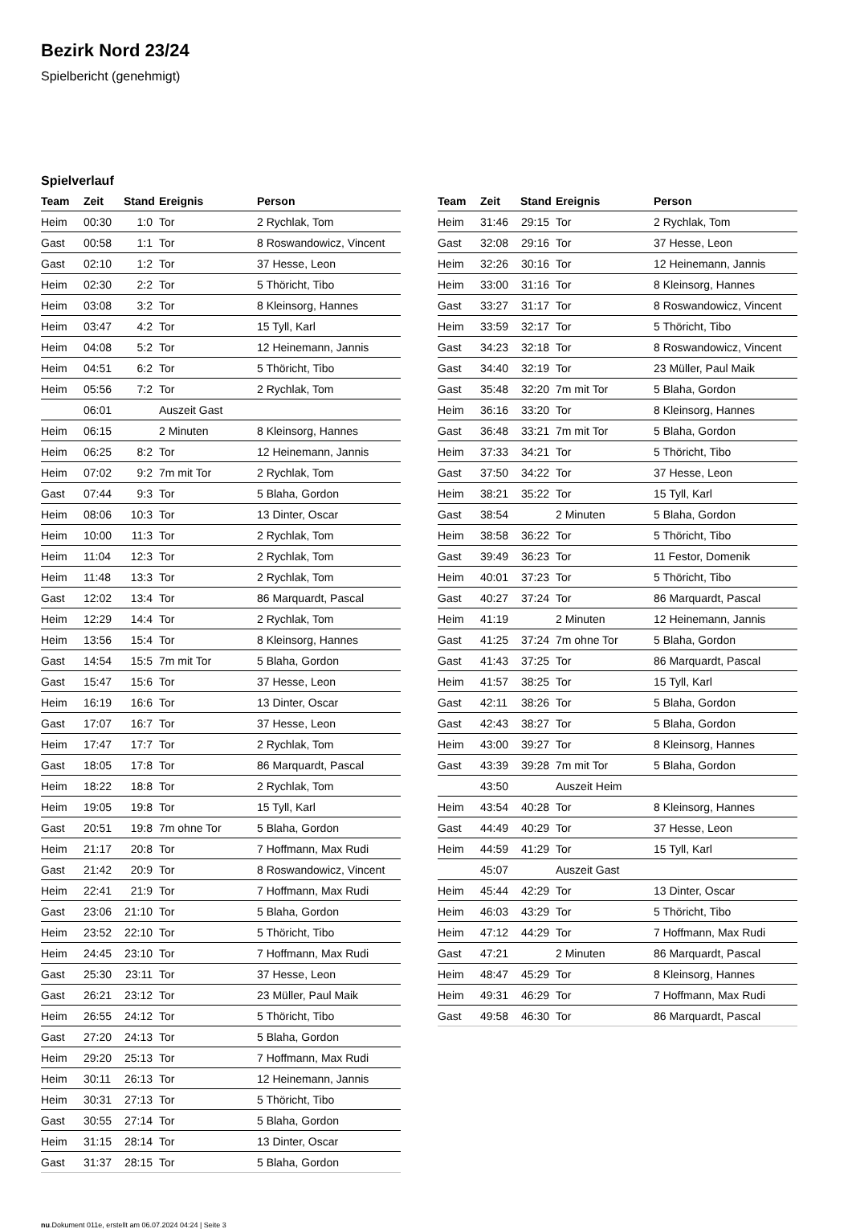Bezirk Nord 23/24
Spielbericht (genehmigt)
Spielverlauf
| Team | Zeit | Stand | Ereignis | Person |
| --- | --- | --- | --- | --- |
| Heim | 00:30 | 1:0 | Tor | 2 Rychlak, Tom |
| Gast | 00:58 | 1:1 | Tor | 8 Roswandowicz, Vincent |
| Gast | 02:10 | 1:2 | Tor | 37 Hesse, Leon |
| Heim | 02:30 | 2:2 | Tor | 5 Thöricht, Tibo |
| Heim | 03:08 | 3:2 | Tor | 8 Kleinsorg, Hannes |
| Heim | 03:47 | 4:2 | Tor | 15 Tyll, Karl |
| Heim | 04:08 | 5:2 | Tor | 12 Heinemann, Jannis |
| Heim | 04:51 | 6:2 | Tor | 5 Thöricht, Tibo |
| Heim | 05:56 | 7:2 | Tor | 2 Rychlak, Tom |
| | 06:01 | | Auszeit Gast | |
| Heim | 06:15 | | 2 Minuten | 8 Kleinsorg, Hannes |
| Heim | 06:25 | 8:2 | Tor | 12 Heinemann, Jannis |
| Heim | 07:02 | 9:2 | 7m mit Tor | 2 Rychlak, Tom |
| Gast | 07:44 | 9:3 | Tor | 5 Blaha, Gordon |
| Heim | 08:06 | 10:3 | Tor | 13 Dinter, Oscar |
| Heim | 10:00 | 11:3 | Tor | 2 Rychlak, Tom |
| Heim | 11:04 | 12:3 | Tor | 2 Rychlak, Tom |
| Heim | 11:48 | 13:3 | Tor | 2 Rychlak, Tom |
| Gast | 12:02 | 13:4 | Tor | 86 Marquardt, Pascal |
| Heim | 12:29 | 14:4 | Tor | 2 Rychlak, Tom |
| Heim | 13:56 | 15:4 | Tor | 8 Kleinsorg, Hannes |
| Gast | 14:54 | 15:5 | 7m mit Tor | 5 Blaha, Gordon |
| Gast | 15:47 | 15:6 | Tor | 37 Hesse, Leon |
| Heim | 16:19 | 16:6 | Tor | 13 Dinter, Oscar |
| Gast | 17:07 | 16:7 | Tor | 37 Hesse, Leon |
| Heim | 17:47 | 17:7 | Tor | 2 Rychlak, Tom |
| Gast | 18:05 | 17:8 | Tor | 86 Marquardt, Pascal |
| Heim | 18:22 | 18:8 | Tor | 2 Rychlak, Tom |
| Heim | 19:05 | 19:8 | Tor | 15 Tyll, Karl |
| Gast | 20:51 | 19:8 | 7m ohne Tor | 5 Blaha, Gordon |
| Heim | 21:17 | 20:8 | Tor | 7 Hoffmann, Max Rudi |
| Gast | 21:42 | 20:9 | Tor | 8 Roswandowicz, Vincent |
| Heim | 22:41 | 21:9 | Tor | 7 Hoffmann, Max Rudi |
| Gast | 23:06 | 21:10 | Tor | 5 Blaha, Gordon |
| Heim | 23:52 | 22:10 | Tor | 5 Thöricht, Tibo |
| Heim | 24:45 | 23:10 | Tor | 7 Hoffmann, Max Rudi |
| Gast | 25:30 | 23:11 | Tor | 37 Hesse, Leon |
| Gast | 26:21 | 23:12 | Tor | 23 Müller, Paul Maik |
| Heim | 26:55 | 24:12 | Tor | 5 Thöricht, Tibo |
| Gast | 27:20 | 24:13 | Tor | 5 Blaha, Gordon |
| Heim | 29:20 | 25:13 | Tor | 7 Hoffmann, Max Rudi |
| Heim | 30:11 | 26:13 | Tor | 12 Heinemann, Jannis |
| Heim | 30:31 | 27:13 | Tor | 5 Thöricht, Tibo |
| Gast | 30:55 | 27:14 | Tor | 5 Blaha, Gordon |
| Heim | 31:15 | 28:14 | Tor | 13 Dinter, Oscar |
| Gast | 31:37 | 28:15 | Tor | 5 Blaha, Gordon |
| Team | Zeit | Stand | Ereignis | Person |
| --- | --- | --- | --- | --- |
| Heim | 31:46 | 29:15 | Tor | 2 Rychlak, Tom |
| Gast | 32:08 | 29:16 | Tor | 37 Hesse, Leon |
| Heim | 32:26 | 30:16 | Tor | 12 Heinemann, Jannis |
| Heim | 33:00 | 31:16 | Tor | 8 Kleinsorg, Hannes |
| Gast | 33:27 | 31:17 | Tor | 8 Roswandowicz, Vincent |
| Heim | 33:59 | 32:17 | Tor | 5 Thöricht, Tibo |
| Gast | 34:23 | 32:18 | Tor | 8 Roswandowicz, Vincent |
| Gast | 34:40 | 32:19 | Tor | 23 Müller, Paul Maik |
| Gast | 35:48 | 32:20 | 7m mit Tor | 5 Blaha, Gordon |
| Heim | 36:16 | 33:20 | Tor | 8 Kleinsorg, Hannes |
| Gast | 36:48 | 33:21 | 7m mit Tor | 5 Blaha, Gordon |
| Heim | 37:33 | 34:21 | Tor | 5 Thöricht, Tibo |
| Gast | 37:50 | 34:22 | Tor | 37 Hesse, Leon |
| Heim | 38:21 | 35:22 | Tor | 15 Tyll, Karl |
| Gast | 38:54 | | 2 Minuten | 5 Blaha, Gordon |
| Heim | 38:58 | 36:22 | Tor | 5 Thöricht, Tibo |
| Gast | 39:49 | 36:23 | Tor | 11 Festor, Domenik |
| Heim | 40:01 | 37:23 | Tor | 5 Thöricht, Tibo |
| Gast | 40:27 | 37:24 | Tor | 86 Marquardt, Pascal |
| Heim | 41:19 | | 2 Minuten | 12 Heinemann, Jannis |
| Gast | 41:25 | 37:24 | 7m ohne Tor | 5 Blaha, Gordon |
| Gast | 41:43 | 37:25 | Tor | 86 Marquardt, Pascal |
| Heim | 41:57 | 38:25 | Tor | 15 Tyll, Karl |
| Gast | 42:11 | 38:26 | Tor | 5 Blaha, Gordon |
| Gast | 42:43 | 38:27 | Tor | 5 Blaha, Gordon |
| Heim | 43:00 | 39:27 | Tor | 8 Kleinsorg, Hannes |
| Gast | 43:39 | 39:28 | 7m mit Tor | 5 Blaha, Gordon |
| | 43:50 | | Auszeit Heim | |
| Heim | 43:54 | 40:28 | Tor | 8 Kleinsorg, Hannes |
| Gast | 44:49 | 40:29 | Tor | 37 Hesse, Leon |
| Heim | 44:59 | 41:29 | Tor | 15 Tyll, Karl |
| | 45:07 | | Auszeit Gast | |
| Heim | 45:44 | 42:29 | Tor | 13 Dinter, Oscar |
| Heim | 46:03 | 43:29 | Tor | 5 Thöricht, Tibo |
| Heim | 47:12 | 44:29 | Tor | 7 Hoffmann, Max Rudi |
| Gast | 47:21 | | 2 Minuten | 86 Marquardt, Pascal |
| Heim | 48:47 | 45:29 | Tor | 8 Kleinsorg, Hannes |
| Heim | 49:31 | 46:29 | Tor | 7 Hoffmann, Max Rudi |
| Gast | 49:58 | 46:30 | Tor | 86 Marquardt, Pascal |
nu.Dokument 011e, erstellt am 06.07.2024 04:24 | Seite 3